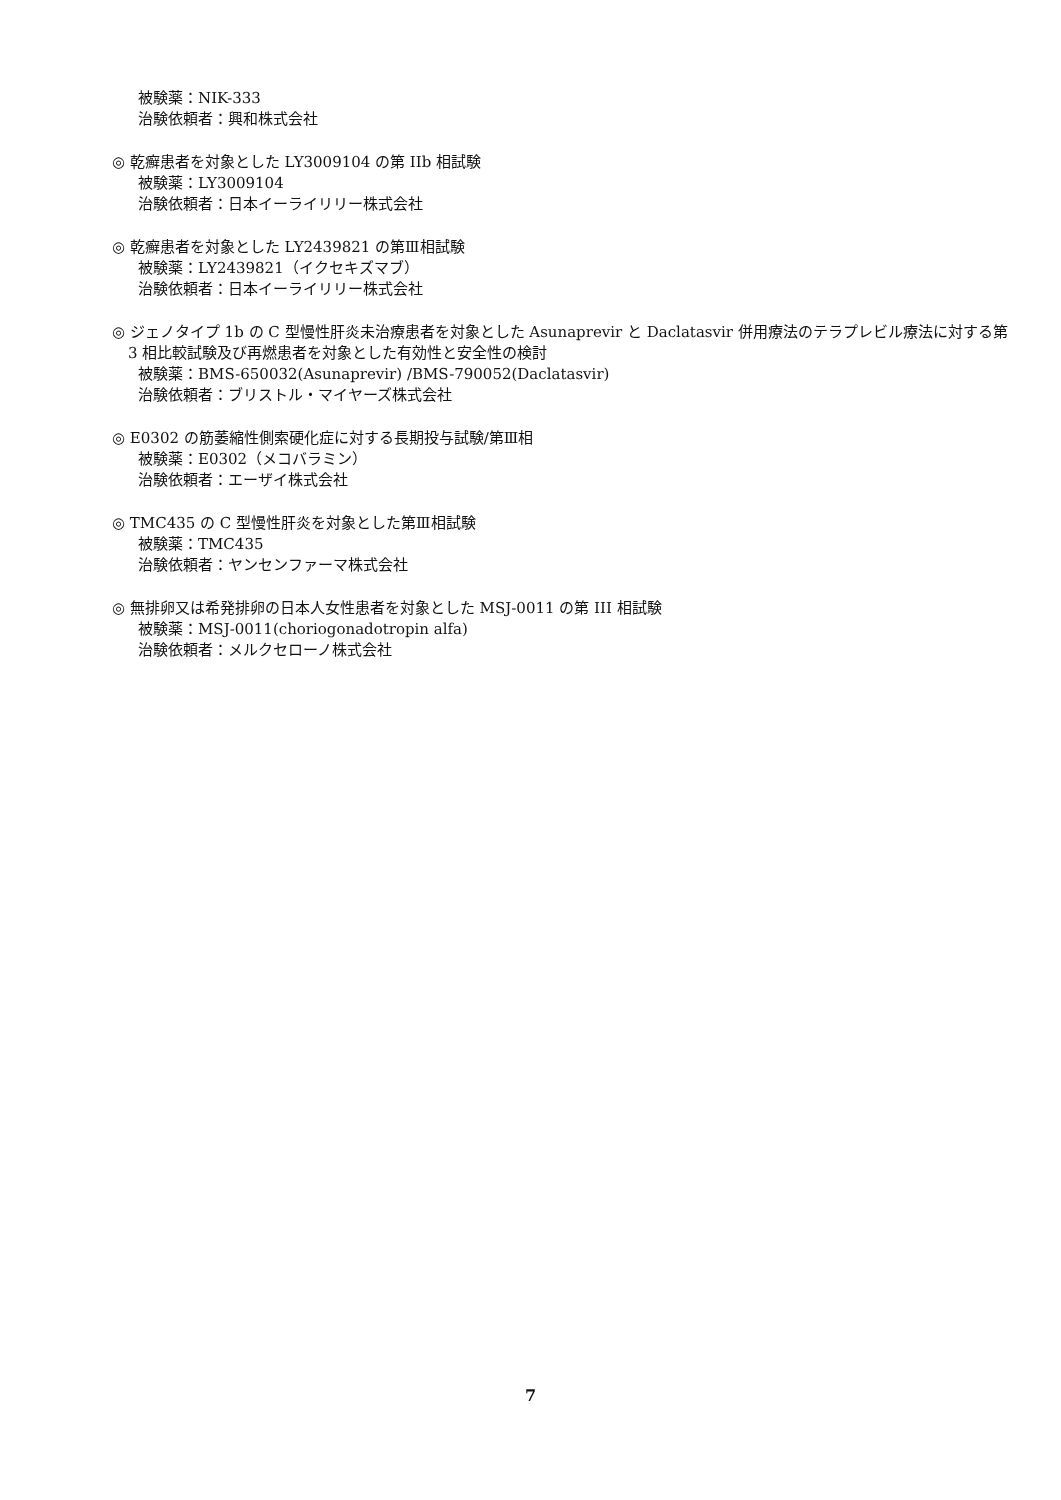被験薬：NIK-333
治験依頼者：興和株式会社
◎ 乾癬患者を対象とした LY3009104 の第 IIb 相試験
被験薬：LY3009104
治験依頼者：日本イーライリリー株式会社
◎ 乾癬患者を対象とした LY2439821 の第Ⅲ相試験
被験薬：LY2439821（イクセキズマブ）
治験依頼者：日本イーライリリー株式会社
◎ ジェノタイプ 1b の C 型慢性肝炎未治療患者を対象とした Asunaprevir と Daclatasvir 併用療法のテラプレビル療法に対する第 3 相比較試験及び再燃患者を対象とした有効性と安全性の検討
被験薬：BMS-650032(Asunaprevir) /BMS-790052(Daclatasvir)
治験依頼者：ブリストル・マイヤーズ株式会社
◎ E0302 の筋萎縮性側索硬化症に対する長期投与試験/第Ⅲ相
被験薬：E0302（メコバラミン）
治験依頼者：エーザイ株式会社
◎ TMC435 の C 型慢性肝炎を対象とした第Ⅲ相試験
被験薬：TMC435
治験依頼者：ヤンセンファーマ株式会社
◎ 無排卵又は希発排卵の日本人女性患者を対象とした MSJ-0011 の第 III 相試験
被験薬：MSJ-0011(choriogonadotropin alfa)
治験依頼者：メルクセローノ株式会社
7